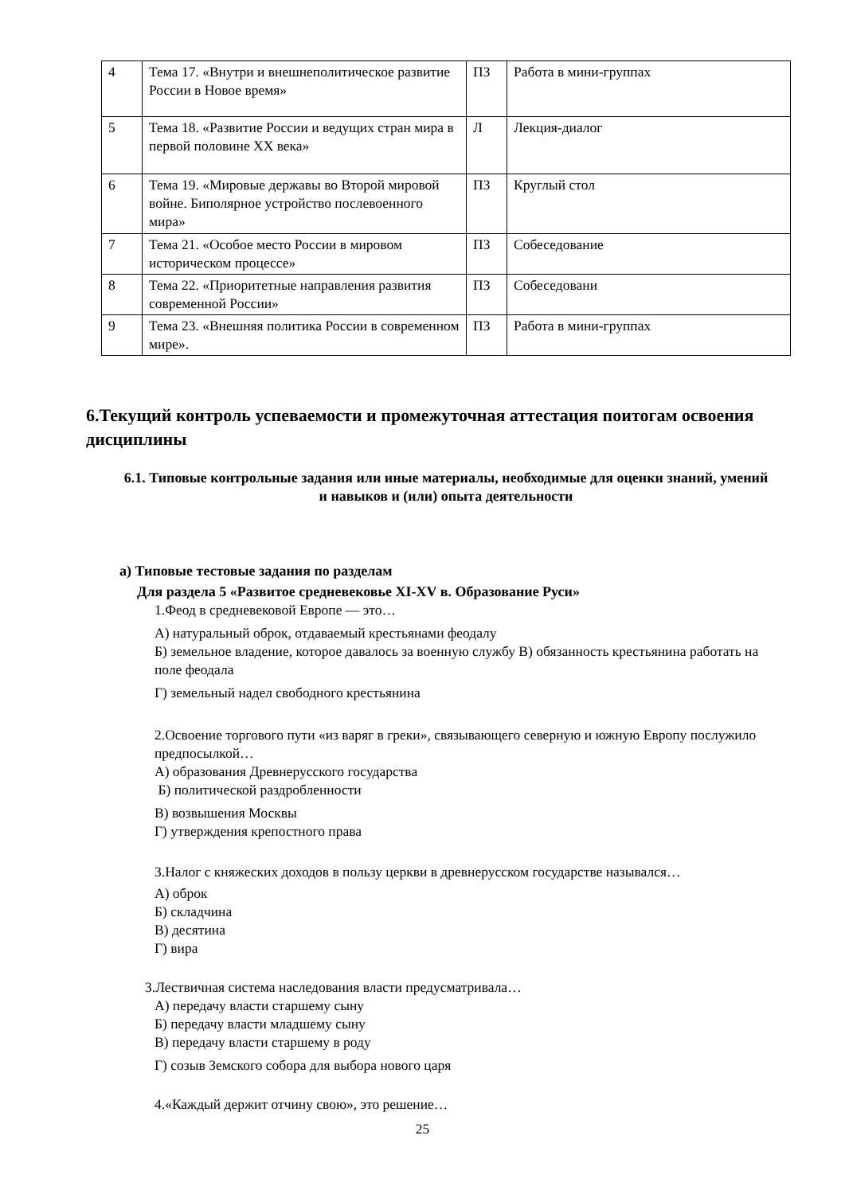| 4 | Тема 17. «Внутри и внешнеполитическое развитие России в Новое время» | ПЗ | Работа в мини-группах |
| 5 | Тема 18. «Развитие России и ведущих стран мира в первой половине XX века» | Л | Лекция-диалог |
| 6 | Тема 19. «Мировые державы во Второй мировой войне. Биполярное устройство послевоенного мира» | ПЗ | Круглый стол |
| 7 | Тема 21. «Особое место России в мировом историческом процессе» | ПЗ | Собеседование |
| 8 | Тема 22. «Приоритетные направления развития современной России» | ПЗ | Собеседовани |
| 9 | Тема 23. «Внешняя политика России в современном мире». | ПЗ | Работа в мини-группах |
6.Текущий контроль успеваемости и промежуточная аттестация поитогам освоения дисциплины
6.1. Типовые контрольные задания или иные материалы, необходимые для оценки знаний, умений и навыков и (или) опыта деятельности
а) Типовые тестовые задания по разделам
Для раздела 5 «Развитое средневековье XI-XV в. Образование Руси»
1.Феод в средневековой Европе — это…
А) натуральный оброк, отдаваемый крестьянами феодалу
Б) земельное владение, которое давалось за военную службу В) обязанность крестьянина работать на поле феодала
Г) земельный надел свободного крестьянина
2.Освоение торгового пути «из варяг в греки», связывающего северную и южную Европу послужило предпосылкой…
А) образования Древнерусского государства
Б) политической раздробленности
В) возвышения Москвы
Г) утверждения крепостного права
3.Налог с княжеских доходов в пользу церкви в древнерусском государстве назывался…
А) оброк
Б) складчина
В) десятина
Г) вира
3.Лествичная система наследования власти предусматривала…
А) передачу власти старшему сыну
Б) передачу власти младшему сыну
В) передачу власти старшему в роду
Г) созыв Земского собора для выбора нового царя
4.«Каждый держит отчину свою», это решение…
25